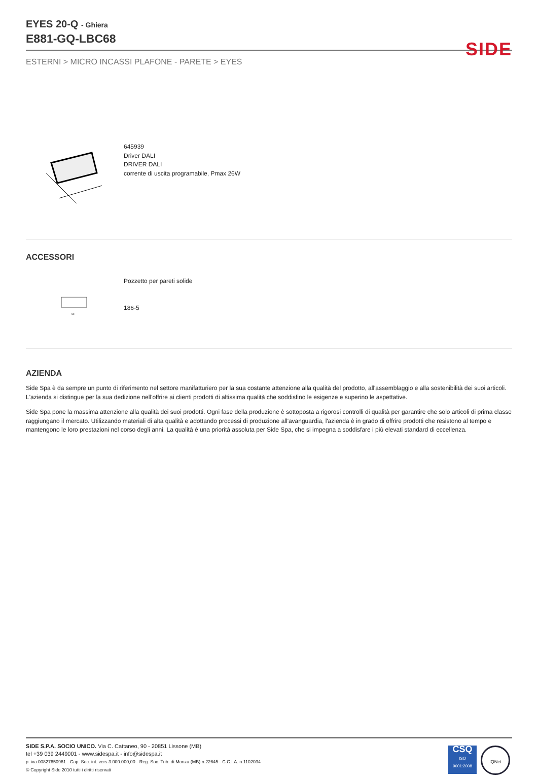SIDE
EYES 20-Q - Ghiera
E881-GQ-LBC68
ESTERNI > MICRO INCASSI PLAFONE - PARETE > EYES
645939
Driver DALI
DRIVER DALI
corrente di uscita programabile, Pmax 26W
ACCESSORI
50
Pozzetto per pareti solide
186-5
AZIENDA
Side Spa è da sempre un punto di riferimento nel settore manifatturiero per la sua costante attenzione alla qualità del prodotto, all'assemblaggio e alla sostenibilità dei suoi articoli. L'azienda si distingue per la sua dedizione nell'offrire ai clienti prodotti di altissima qualità che soddisfino le esigenze e superino le aspettative.
Side Spa pone la massima attenzione alla qualità dei suoi prodotti. Ogni fase della produzione è sottoposta a rigorosi controlli di qualità per garantire che solo articoli di prima classe raggiungano il mercato. Utilizzando materiali di alta qualità e adottando processi di produzione all'avanguardia, l'azienda è in grado di offrire prodotti che resistono al tempo e mantengono le loro prestazioni nel corso degli anni. La qualità è una priorità assoluta per Side Spa, che si impegna a soddisfare i più elevati standard di eccellenza.
SIDE S.P.A. SOCIO UNICO. Via C. Cattaneo, 90 - 20851 Lissone (MB)
tel +39 039 2449001 - www.sidespa.it - info@sidespa.it
p. iva 00827650961 - Cap. Soc. int. vers 3.000.000,00 - Reg. Soc. Trib. di Monza (MB) n.22645 - C.C.I.A. n 1102034
© Copyright Side 2010 tutti i diritti riservati
CSQ
ISO
9001:2008
IQNet